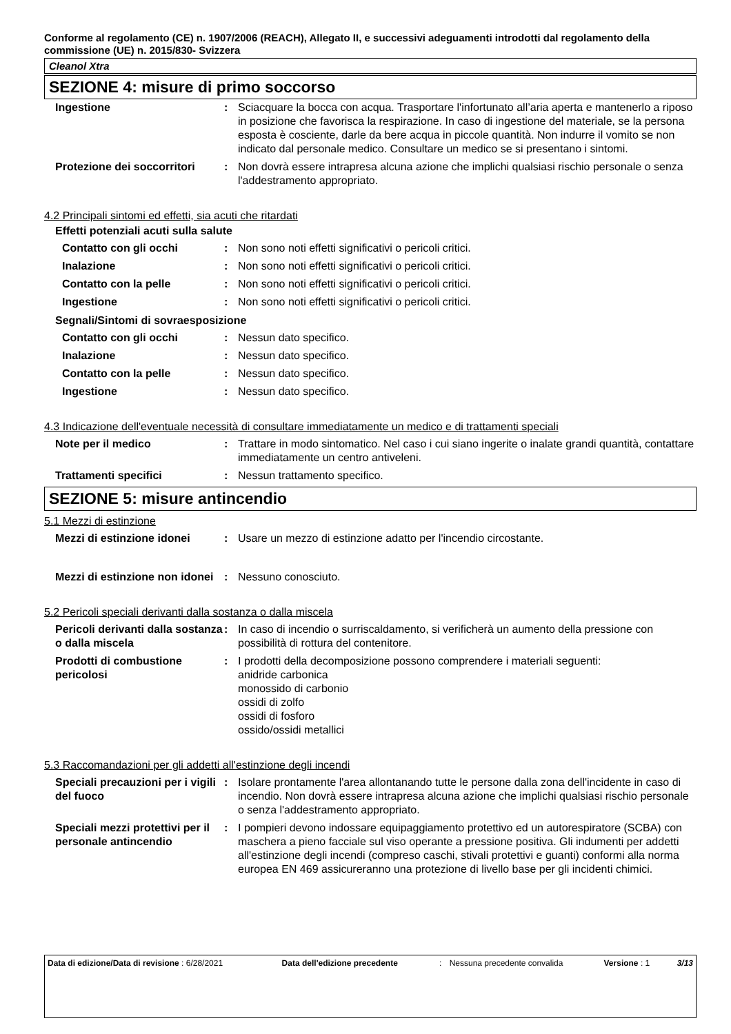Conforme al regolamento (CE) n. 1907/2006 (REACH), Allegato II, e successivi adeguamenti introdotti dal regolamento della commissione (UE) n. 2015/830- Svizzera
Cleanol Xtra
SEZIONE 4: misure di primo soccorso
| Ingestione | : | Sciacquare la bocca con acqua. Trasportare l'infortunato all’aria aperta e mantenerlo a riposo in posizione che favorisca la respirazione. In caso di ingestione del materiale, se la persona esposta è cosciente, darle da bere acqua in piccole quantità. Non indurre il vomito se non indicato dal personale medico. Consultare un medico se si presentano i sintomi. |
| Protezione dei soccorritori | : | Non dovrà essere intrapresa alcuna azione che implichi qualsiasi rischio personale o senza l'addestramento appropriato. |
4.2 Principali sintomi ed effetti, sia acuti che ritardati
Effetti potenziali acuti sulla salute
| Contatto con gli occhi | : | Non sono noti effetti significativi o pericoli critici. |
| Inalazione | : | Non sono noti effetti significativi o pericoli critici. |
| Contatto con la pelle | : | Non sono noti effetti significativi o pericoli critici. |
| Ingestione | : | Non sono noti effetti significativi o pericoli critici. |
Segnali/Sintomi di sovraesposizione
| Contatto con gli occhi | : | Nessun dato specifico. |
| Inalazione | : | Nessun dato specifico. |
| Contatto con la pelle | : | Nessun dato specifico. |
| Ingestione | : | Nessun dato specifico. |
4.3 Indicazione dell'eventuale necessità di consultare immediatamente un medico e di trattamenti speciali
| Note per il medico | : | Trattare in modo sintomatico. Nel caso i cui siano ingerite o inalate grandi quantità, contattare immediatamente un centro antiveleni. |
| Trattamenti specifici | : | Nessun trattamento specifico. |
SEZIONE 5: misure antincendio
5.1 Mezzi di estinzione
| Mezzi di estinzione idonei | : | Usare un mezzo di estinzione adatto per l'incendio circostante. |
| Mezzi di estinzione non idonei | : | Nessuno conosciuto. |
5.2 Pericoli speciali derivanti dalla sostanza o dalla miscela
| Pericoli derivanti dalla sostanza o dalla miscela | : | In caso di incendio o surriscaldamento, si verificherà un aumento della pressione con possibilità di rottura del contenitore. |
| Prodotti di combustione pericolosi | : | I prodotti della decomposizione possono comprendere i materiali seguenti: anidride carbonica monossido di carbonio ossidi di zolfo ossidi di fosforo ossido/ossidi metallici |
5.3 Raccomandazioni per gli addetti all'estinzione degli incendi
| Speciali precauzioni per i vigili del fuoco | : | Isolare prontamente l'area allontanando tutte le persone dalla zona dell'incidente in caso di incendio. Non dovrà essere intrapresa alcuna azione che implichi qualsiasi rischio personale o senza l'addestramento appropriato. |
| Speciali mezzi protettivi per il personale antincendio | : | I pompieri devono indossare equipaggiamento protettivo ed un autorespiratore (SCBA) con maschera a pieno facciale sul viso operante a pressione positiva. Gli indumenti per addetti all'estinzione degli incendi (compreso caschi, stivali protettivi e guanti) conformi alla norma europea EN 469 assicureranno una protezione di livello base per gli incidenti chimici. |
| Data di edizione/Data di revisione : 6/28/2021 | Data dell'edizione precedente | : | Nessuna precedente convalida | Versione : 1 | 3/13 |